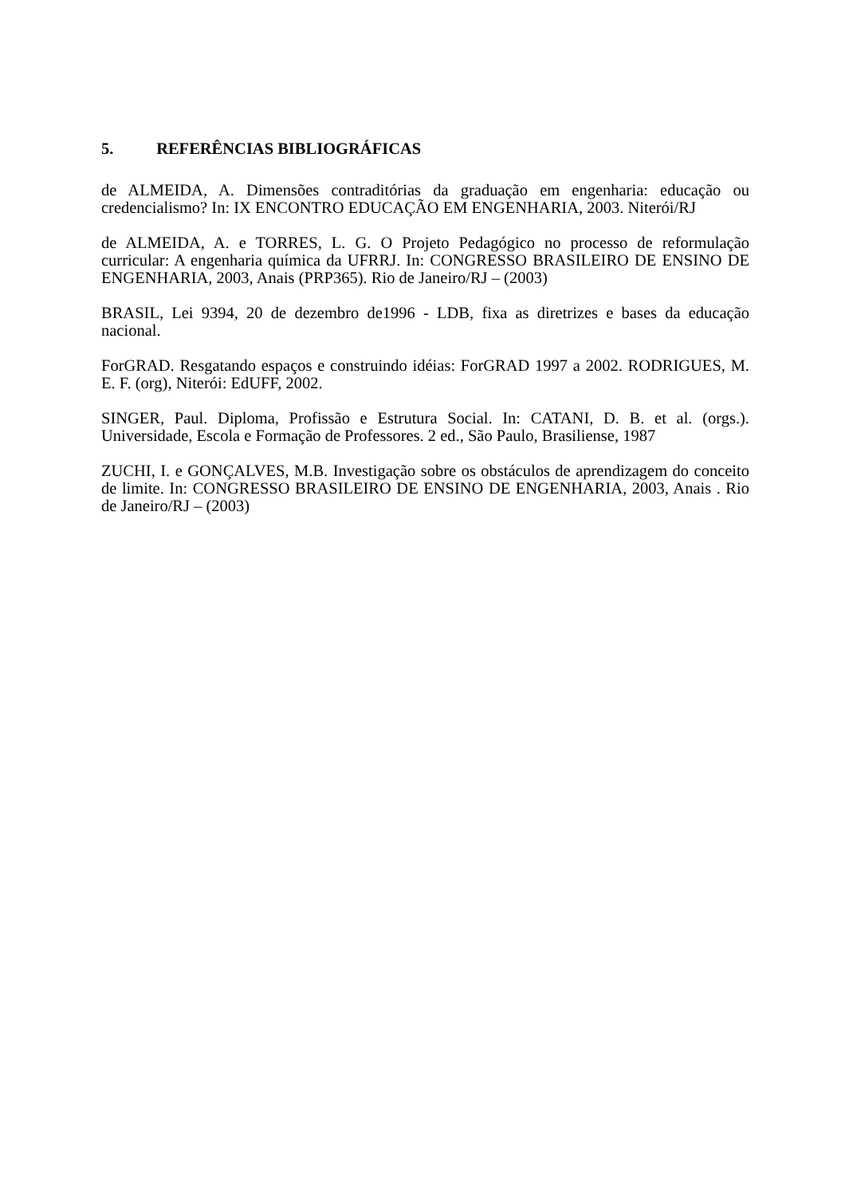5. REFERÊNCIAS BIBLIOGRÁFICAS
de ALMEIDA, A. Dimensões contraditórias da graduação em engenharia: educação ou credencialismo? In: IX ENCONTRO EDUCAÇÃO EM ENGENHARIA, 2003. Niterói/RJ
de ALMEIDA, A. e TORRES, L. G. O Projeto Pedagógico no processo de reformulação curricular: A engenharia química da UFRRJ. In: CONGRESSO BRASILEIRO DE ENSINO DE ENGENHARIA, 2003, Anais (PRP365). Rio de Janeiro/RJ – (2003)
BRASIL, Lei 9394, 20 de dezembro de1996 - LDB, fixa as diretrizes e bases da educação nacional.
ForGRAD. Resgatando espaços e construindo idéias: ForGRAD 1997 a 2002. RODRIGUES, M. E. F. (org), Niterói: EdUFF, 2002.
SINGER, Paul. Diploma, Profissão e Estrutura Social. In: CATANI, D. B. et al. (orgs.). Universidade, Escola e Formação de Professores. 2 ed., São Paulo, Brasiliense, 1987
ZUCHI, I. e GONÇALVES, M.B. Investigação sobre os obstáculos de aprendizagem do conceito de limite. In: CONGRESSO BRASILEIRO DE ENSINO DE ENGENHARIA, 2003, Anais . Rio de Janeiro/RJ – (2003)